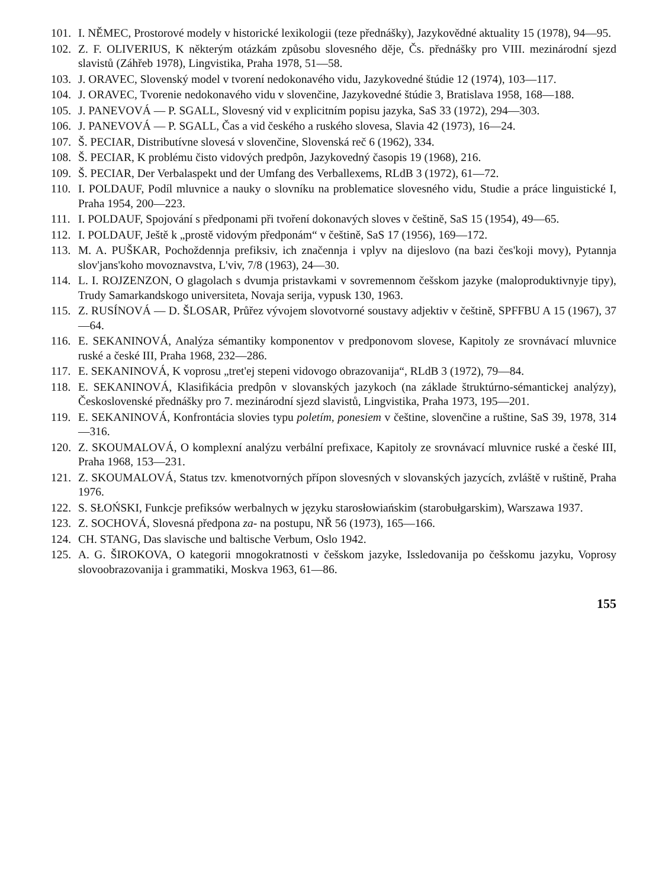101. I. NĚMEC, Prostorové modely v historické lexikologii (teze přednášky), Jazykovědné aktuality 15 (1978), 94—95.
102. Z. F. OLIVERIUS, K některým otázkám způsobu slovesného děje, Čs. přednášky pro VIII. mezinárodní sjezd slavistů (Záhřeb 1978), Lingvistika, Praha 1978, 51—58.
103. J. ORAVEC, Slovenský model v tvorení nedokonavého vidu, Jazykovedné štúdie 12 (1974), 103—117.
104. J. ORAVEC, Tvorenie nedokonavého vidu v slovenčine, Jazykovedné štúdie 3, Bratislava 1958, 168—188.
105. J. PANEVOVÁ — P. SGALL, Slovesný vid v explicitním popisu jazyka, SaS 33 (1972), 294—303.
106. J. PANEVOVÁ — P. SGALL, Čas a vid českého a ruského slovesa, Slavia 42 (1973), 16—24.
107. Š. PECIAR, Distributívne slovesá v slovenčine, Slovenská reč 6 (1962), 334.
108. Š. PECIAR, K problému čisto vidových predpôn, Jazykovedný časopis 19 (1968), 216.
109. Š. PECIAR, Der Verbalaspekt und der Umfang des Verballexems, RLdB 3 (1972), 61—72.
110. I. POLDAUF, Podíl mluvnice a nauky o slovníku na problematice slovesného vidu, Studie a práce linguistické I, Praha 1954, 200—223.
111. I. POLDAUF, Spojování s předponami při tvoření dokonavých sloves v češtině, SaS 15 (1954), 49—65.
112. I. POLDAUF, Ještě k „prostě vidovým předponám“ v češtině, SaS 17 (1956), 169—172.
113. M. A. PUŠKAR, Pochoždennja prefiksiv, ich značennja i vplyv na dijeslovo (na bazi čes'koji movy), Pytannja slov'jans'koho movoznavstva, L'viv, 7/8 (1963), 24—30.
114. L. I. ROJZENZON, O glagolach s dvumja pristavkami v sovremennom češskom jazyke (maloproduktivnyje tipy), Trudy Samarkandskogo universiteta, Novaja serija, vypusk 130, 1963.
115. Z. RUSÍNOVÁ — D. ŠLOSAR, Průřez vývojem slovotvorné soustavy adjektiv v češtině, SPFFBU A 15 (1967), 37—64.
116. E. SEKANINOVÁ, Analýza sémantiky komponentov v predponovom slovese, Kapitoly ze srovnávací mluvnice ruské a české III, Praha 1968, 232—286.
117. E. SEKANINOVÁ, K voprosu „tret'ej stepeni vidovogo obrazovanija“, RLdB 3 (1972), 79—84.
118. E. SEKANINOVÁ, Klasifikácia predpôn v slovanských jazykoch (na základe štruktúrno-sémantickej analýzy), Československé přednášky pro 7. mezinárodní sjezd slavistů, Lingvistika, Praha 1973, 195—201.
119. E. SEKANINOVÁ, Konfrontácia slovies typu poletím, ponesiem v češtine, slovenčine a ruštine, SaS 39, 1978, 314—316.
120. Z. SKOUMALOVÁ, O komplexní analýzu verbální prefixace, Kapitoly ze srovnávací mluvnice ruské a české III, Praha 1968, 153—231.
121. Z. SKOUMALOVÁ, Status tzv. kmenotvorných přípon slovesných v slovanských jazycích, zvláště v ruštině, Praha 1976.
122. S. SŁOŃSKI, Funkcje prefiksów werbalnych w języku starosłowiańskim (starobułgarskim), Warszawa 1937.
123. Z. SOCHOVÁ, Slovesná předpona za- na postupu, NŘ 56 (1973), 165—166.
124. CH. STANG, Das slavische und baltische Verbum, Oslo 1942.
125. A. G. ŠIROKOVA, O kategorii mnogokratnosti v češskom jazyke, Issledovanija po češskomu jazyku, Voprosy slovoobrazovanija i grammatiki, Moskva 1963, 61—86.
155